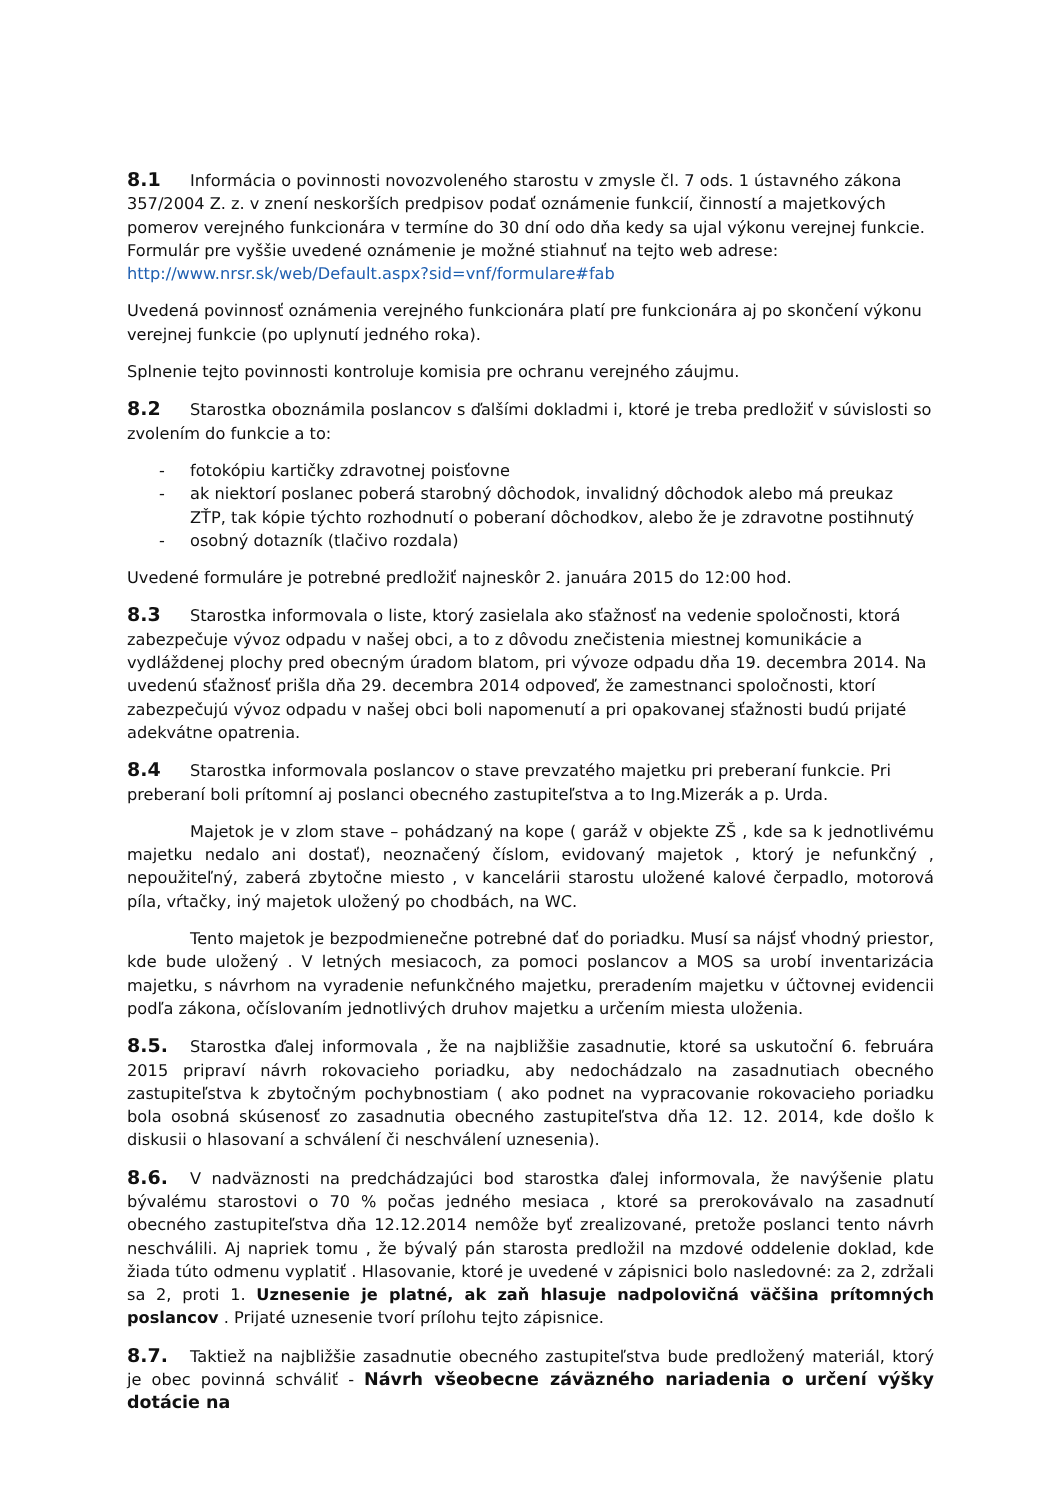8.1 Informácia o povinnosti novozvoleného starostu v zmysle čl. 7 ods. 1 ústavného zákona 357/2004 Z. z. v znení neskorších predpisov podať oznámenie funkcií, činností a majetkových pomerov verejného funkcionára v termíne do 30 dní odo dňa kedy sa ujal výkonu verejnej funkcie. Formulár pre vyššie uvedené oznámenie je možné stiahnuť na tejto web adrese:
http://www.nrsr.sk/web/Default.aspx?sid=vnf/formulare#fab
Uvedená povinnosť oznámenia verejného funkcionára platí pre funkcionára aj po skončení výkonu verejnej funkcie (po uplynutí jedného roka).
Splnenie tejto povinnosti kontroluje komisia pre ochranu verejného záujmu.
8.2 Starostka oboznámila poslancov s ďalšími dokladmi i, ktoré je treba predložiť v súvislosti so zvolením do funkcie a to:
- fotokópiu kartičky zdravotnej poisťovne
- ak niektorí poslanec poberá starobný dôchodok, invalidný dôchodok alebo má preukaz ZŤP, tak kópie týchto rozhodnutí o poberaní dôchodkov, alebo že je zdravotne postihnutý
- osobný dotazník (tlačivo rozdala)
Uvedené formuláre je potrebné predložiť najneskôr 2. januára 2015 do 12:00 hod.
8.3 Starostka informovala o liste, ktorý zasielala ako sťažnosť na vedenie spoločnosti, ktorá zabezpečuje vývoz odpadu v našej obci, a to z dôvodu znečistenia miestnej komunikácie a vydláždenej plochy pred obecným úradom blatom, pri vývoze odpadu dňa 19. decembra 2014. Na uvedenú sťažnosť prišla dňa 29. decembra 2014 odpoveď, že zamestnanci spoločnosti, ktorí zabezpečujú vývoz odpadu v našej obci boli napomenutí a pri opakovanej sťažnosti budú prijaté adekvátne opatrenia.
8.4 Starostka informovala poslancov o stave prevzatého majetku pri preberaní funkcie. Pri preberaní boli prítomní aj poslanci obecného zastupiteľstva a to Ing.Mizerák a p. Urda.
Majetok je v zlom stave – pohádzaný na kope ( garáž v objekte ZŠ , kde sa k jednotlivému majetku nedalo ani dostať), neoznačený číslom, evidovaný majetok , ktorý je nefunkčný , nepoužiteľný, zaberá zbytočne miesto , v kancelárii starostu uložené kalové čerpadlo, motorová píla, vŕtačky, iný majetok uložený po chodbách, na WC.
Tento majetok je bezpodmienečne potrebné dať do poriadku. Musí sa nájsť vhodný priestor, kde bude uložený . V letných mesiacoch, za pomoci poslancov a MOS sa urobí inventarizácia majetku, s návrhom na vyradenie nefunkčného majetku, preradením majetku v účtovnej evidencii podľa zákona, očíslovaním jednotlivých druhov majetku a určením miesta uloženia.
8.5. Starostka ďalej informovala , že na najbližšie zasadnutie, ktoré sa uskutoční 6. februára 2015 pripraví návrh rokovacieho poriadku, aby nedochádzalo na zasadnutiach obecného zastupiteľstva k zbytočným pochybnostiam ( ako podnet na vypracovanie rokovacieho poriadku bola osobná skúsenosť zo zasadnutia obecného zastupiteľstva dňa 12. 12. 2014, kde došlo k diskusii o hlasovaní a schválení či neschválení uznesenia).
8.6. V nadväznosti na predchádzajúci bod starostka ďalej informovala, že navýšenie platu bývalému starostovi o 70 % počas jedného mesiaca , ktoré sa prerokovávalo na zasadnutí obecného zastupiteľstva dňa 12.12.2014 nemôže byť zrealizované, pretože poslanci tento návrh neschválili. Aj napriek tomu , že bývalý pán starosta predložil na mzdové oddelenie doklad, kde žiada túto odmenu vyplatiť . Hlasovanie, ktoré je uvedené v zápisnici bolo nasledovné: za 2, zdržali sa 2, proti 1. Uznesenie je platné, ak zaň hlasuje nadpolovičná väčšina prítomných poslancov . Prijaté uznesenie tvorí prílohu tejto zápisnice.
8.7. Taktiež na najbližšie zasadnutie obecného zastupiteľstva bude predložený materiál, ktorý je obec povinná schváliť - Návrh všeobecne záväzného nariadenia o určení výšky dotácie na